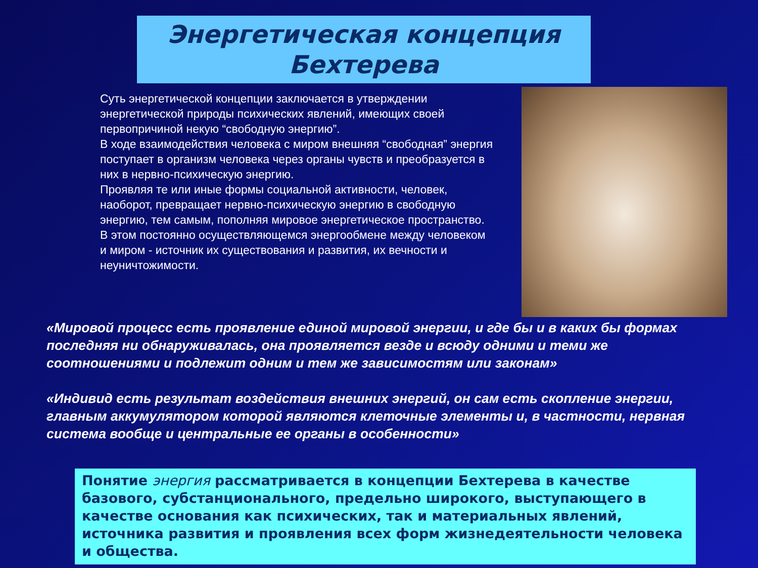Энергетическая концепция
Бехтерева
Суть энергетической концепции заключается в утверждении энергетической природы психических явлений, имеющих своей первопричиной некую “свободную энергию”.
В ходе взаимодействия человека с миром внешняя “свободная” энергия поступает в организм человека через органы чувств и преобразуется в них в нервно-психическую энергию.
Проявляя те или иные формы социальной активности, человек, наоборот, превращает нервно-психическую энергию в свободную энергию, тем самым, пополняя мировое энергетическое пространство.
В этом постоянно осуществляющемся энергообмене между человеком и миром - источник их существования и развития, их вечности и неуничтожимости.
«Мировой процесс есть проявление единой мировой энергии, и где бы и в каких бы формах последняя ни обнаруживалась, она проявляется везде и всюду одними и теми же соотношениями и подлежит одним и тем же зависимостям или законам»
«Индивид есть результат воздействия внешних энергий, он сам есть скопление энергии, главным аккумулятором которой являются клеточные элементы и, в частности, нервная система вообще и центральные ее органы в особенности»
Понятие энергия рассматривается в концепции Бехтерева в качестве базового, субстанционального, предельно широкого, выступающего в качестве основания как психических, так и материальных явлений, источника развития и проявления всех форм жизнедеятельности человека и общества.